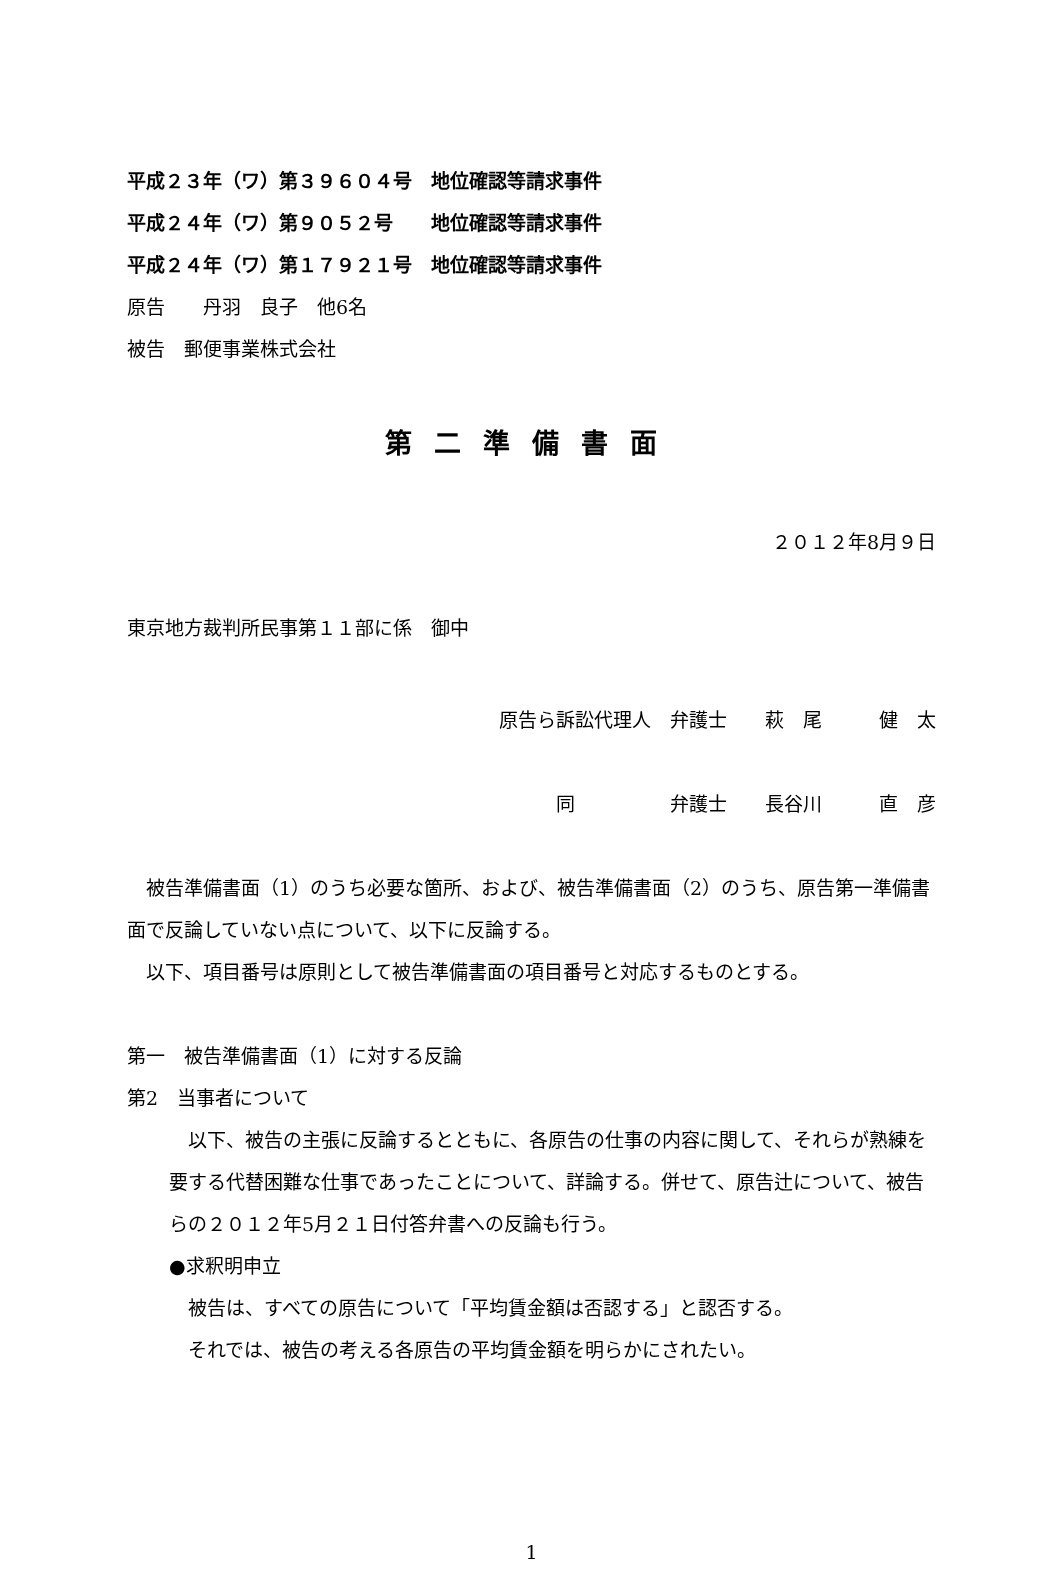平成２３年（ワ）第３９６０４号　地位確認等請求事件
平成２４年（ワ）第９０５２号　　地位確認等請求事件
平成２４年（ワ）第１７９２１号　地位確認等請求事件
原告　　丹羽　良子　他6名
被告　郵便事業株式会社
第二準備書面
２０１２年8月９日
東京地方裁判所民事第１１部に係　御中
原告ら訴訟代理人　弁護士　　萩　尾　　　健　太
同　　　　　弁護士　　長谷川　　　直　彦
　被告準備書面（1）のうち必要な箇所、および、被告準備書面（2）のうち、原告第一準備書面で反論していない点について、以下に反論する。
　以下、項目番号は原則として被告準備書面の項目番号と対応するものとする。
第一　被告準備書面（1）に対する反論
第2　当事者について
　以下、被告の主張に反論するとともに、各原告の仕事の内容に関して、それらが熟練を要する代替困難な仕事であったことについて、詳論する。併せて、原告辻について、被告らの２０１２年5月２１日付答弁書への反論も行う。
●求釈明申立
　被告は、すべての原告について「平均賃金額は否認する」と認否する。
　それでは、被告の考える各原告の平均賃金額を明らかにされたい。
1